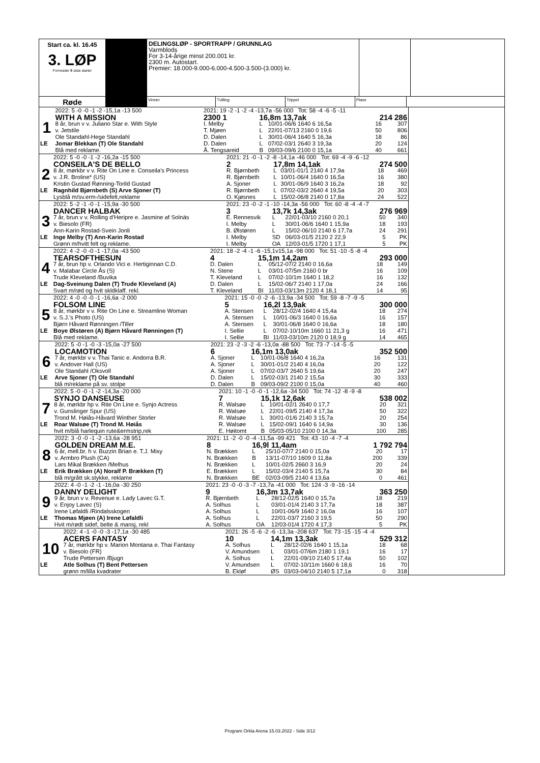Start ca. kl. 16.45
3. LØP
Formrader 5 siste starter
DELINGSLØP - SPORTRAPP / GRUNNLAG
Varmblods
For 3-14-årige minst 200.001 kr.
2300 m. Autostart.
Premier: 18.000-9.000-6.000-4.500-3.500-(3.000) kr.
Røde
Vinner Tvilling Trippel Plass
| | 2022: 5 -0 -0 -1 -2 -15,1a -13 500 | 2021: 19 -2 -1 -2 -4 -13,7a -56 000 Tot: 58 -4 -6 -5 -11 | | | | |
| 1 | WITH A MISSION | 2300 1 | 16,8m 13,7ak | | 214 286 | |
| | 8 år, brun v v. Juliano Star e. With Style | I. Melby | L | 10/01-06/6 1640 6 16,5a | 16 | 307 |
| | v. Jetstile | T. Mjøen | L | 22/01-07/13 2160 0 19,6 | 50 | 806 |
| | Ole Standahl-Hege Standahl | D. Dalen | L | 30/01-06/4 1640 5 16,3a | 18 | 86 |
| LE | Jomar Blekkan (T) Ole Standahl | D. Dalen | L | 07/02-03/1 2640 3 19,3a | 20 | 124 |
| | Blå med reklame. | Å. Tengsareid | B | 09/03-09/6 2100 0 15,1a | 40 | 661 |
| | 2022: 5 -0 -0 -1 -2 -16,2a -15 500 | 2021: 21 -0 -1 -2 -8 -14,1a -46 000 Tot: 69 -4 -9 -6 -12 | | | | |
| 2 | CONSEILA'S DE BELLO | 2 | 17,8m 14,1ak | | 274 500 | |
| | 8 år, mørkbr v v. Rite On Line e. Conseila's Princess | R. Bjørnbeth | L | 03/01-01/1 2140 4 17,9a | 18 | 469 |
| | v. J.R. Broline* (US) | R. Bjørnbeth | L | 10/01-06/4 1640 0 16,5a | 16 | 380 |
| | Kristin Gustad Rønning-Torild Gustad | A. Sjoner | L | 30/01-06/9 1640 3 16,2a | 18 | 92 |
| LE | Ragnhild Bjørnbeth (S) Arve Sjoner (T) | R. Bjørnbeth | L | 07/02-03/2 2640 4 19,5a | 20 | 303 |
| | Lysblå m/sv.erm-/sidefelt,reklame | O. Kjøsnes | L | 15/02-06/8 2140 0 17,8a | 24 | 522 |
| | 2022: 5 -2 -1 -0 -1 -15,9a -30 500 | 2021: 23 -0 -2 -1 -10 -14,3a -56 000 Tot: 60 -8 -4 -4 -7 | | | | |
| 3 | DANCER HALBAK | 3 | 13,7k 14,3ak | | 276 969 | |
| | 7 år, brun v v. Rolling d'Heripre e. Jasmine af Solnäs | E. Rennesvik | L | 22/01-03/10 2160 0 20,1 | 50 | 340 |
| | v. Biesolo (FR) | I. Melby | L | 30/01-06/6 1640 1 15,9a | 18 | 193 |
| | Ann-Karin Rostad-Svein Jonli | B. Ølstøren | L | 15/02-06/10 2140 6 17,7a | 24 | 291 |
| LE | Inge Melby (T) Ann-Karin Rostad | I. Melby | SD | 06/03-01/5 2120 2 22,9 | 5 | PK |
| | Grønn m/hvitt felt og reklame. | I. Melby | OA | 12/03-01/5 1720 1 17,1 | 5 | PK |
| | 2022: 4 -2 -0 -0 -1 -17,0a -43 500 | 2021: 18 -2 -4 -1 -6 -15,1v15,1a -98 000 Tot: 51 -10 -5 -8 -4 | | | | |
| 4 | TEARSOFTHESUN | 4 | 15,1m 14,2am | | 293 000 | |
| | 7 år, brun hp v. Orlando Vici e. Hertiginnan C.D. | D. Dalen | L | 05/12-07/2 2140 0 16,6a | 18 | 149 |
| | v. Malabar Circle Ås (S) | N. Stene | L | 03/01-07/5m 2160 0 br | 16 | 109 |
| | Trude Kleveland /Buvika | T. Kleveland | L | 07/02-10/1m 1640 1 18,2 | 16 | 132 |
| LE | Dag-Sveinung Dalen (T) Trude Kleveland (A) | D. Dalen | L | 15/02-06/7 2140 1 17,0a | 24 | 166 |
| | Svart m/rød og hvit skldklaff. rekl. | T. Kleveland | BI | 11/03-03/13m 2120 4 18,1 | 14 | 95 |
| | 2022: 4 -0 -0 -0 -1 -16,6a -2 000 | 2021: 15 -0 -0 -2 -6 -13,9a -34 500 Tot: 59 -8 -7 -9 -5 | | | | |
| 5 | FOLSOM LINE | 5 | 16,2l 13,9ak | | 300 000 | |
| | 8 år, mørkbr v v. Rite On Line e. Streamline Woman | A. Stensen | L | 28/12-02/4 1640 4 15,4a | 18 | 274 |
| | v. S.J.'s Photo (US) | A. Stensen | L | 10/01-06/3 1640 0 16,6a | 16 | 157 |
| | Bjørn Håvard Rønningen /Tiller | A. Stensen | L | 30/01-06/8 1640 0 16,6a | 18 | 180 |
| LE | Boye Ølstøren (A) Bjørn Håvard Rønningen (T) | I. Sellie | L | 07/02-10/10m 1660 11 21,3 g | 16 | 471 |
| | Blå med reklame. | I. Sellie | BI | 11/03-03/10m 2120 0 18,9 g | 14 | 465 |
| | 2022: 5 -0 -1 -0 -3 -15,0a -27 500 | 2021: 23 -2 -3 -2 -6 -13,0a -88 500 Tot: 73 -7 -14 -5 -5 | | | | |
| 6 | LOCAMOTION | 6 | 16,1m 13,0ak | | 352 500 | |
| | 7 år, mørkbr v v. Thai Tanic e. Andorra B.R. | A. Sjoner | L | 10/01-06/8 1640 4 16,2a | 16 | 131 |
| | v. Andover Hall (US) | A. Sjoner | L | 30/01-01/2 2140 4 16,0a | 20 | 122 |
| | Ole Standahl /Oksvoll | A. Sjoner | L | 07/02-03/7 2640 5 19,6a | 20 | 247 |
| LE | Arve Sjoner (T) Ole Standahl | D. Dalen | L | 15/02-03/1 2140 2 15,5a | 30 | 333 |
| | blå m/reklame på sv. stolpe | D. Dalen | B | 09/03-09/2 2100 0 15,0a | 40 | 460 |
| | 2022: 5 -0 -0 -1 -2 -14,3a -20 000 | 2021: 10 -1 -0 -0 -1 -12,6a -34 500 Tot: 74 -12 -8 -9 -8 | | | | |
| 7 | SYNJO DANSEUSE | 7 | 15,1k 12,6ak | | 538 002 | |
| | 8 år, mørkbr hp v. Rite On Line e. Synjo Actress | R. Walsøe | L | 10/01-02/1 2640 0 17,7 | 20 | 321 |
| | v. Gunslinger Spur (US) | R. Walsøe | L | 22/01-09/5 2140 4 17,3a | 50 | 322 |
| | Trond M. Høiås-Håvard Winther Storler | R. Walsøe | L | 30/01-01/6 2140 3 15,7a | 20 | 254 |
| LE | Roar Walsøe (T) Trond M. Høiås | R. Walsøe | L | 15/02-09/1 1640 6 14,9a | 30 | 136 |
| | hvit m/blå harlequin rute&ermstrip,rek | E. Høitomt | B | 05/03-05/10 2100 0 14,3a | 100 | 285 |
| | 2022: 3 -0 -0 -1 -2 -13,6a -28 951 | 2021: 11 -2 -0 -0 -4 -11,5a -99 421 Tot: 43 -10 -4 -7 -4 | | | | |
| 8 | GOLDEN DREAM M.E. | 8 | 16,9l 11,4am | | 1 792 794 | |
| | 6 år, mell.br. h v. Buzzin Brian e. T.J. Mixy | N. Brækken | L | 25/10-07/7 2140 0 15,0a | 20 | 17 |
| | v. Armbro Plush (CA) | N. Brækken | B | 13/11-07/10 1609 0 11,8a | 200 | 339 |
| | Lars Mikal Brækken /Melhus | N. Brækken | L | 10/01-02/5 2660 3 16,9 | 20 | 24 |
| LE | Erik Brækken (A) Noralf P. Brækken (T) | E. Brækken | L | 15/02-03/4 2140 5 15,7a | 30 | 84 |
| | blå m/grått sk.stykke, reklame | N. Brækken | BE | 02/03-09/5 2140 4 13,6a | 0 | 461 |
| | 2022: 4 -0 -1 -2 -1 -16,0a -30 250 | 2021: 23 -0 -0 -3 -7 -13,7a -41 000 Tot: 124 -3 -9 -16 -14 | | | | |
| 9 | DANNY DELIGHT | 9 | 16,3m 13,7ak | | 363 250 | |
| | 9 år, brun v v. Revenue e. Lady Lavec G.T. | R. Bjørnbeth | L | 28/12-02/5 1640 0 15,7a | 18 | 219 |
| | v. Enjoy Lavec (S) | A. Solhus | L | 03/01-01/4 2140 3 17,7a | 18 | 387 |
| | Irene Løfaldli /Rindalsskogen | A. Solhus | L | 10/01-06/9 1640 2 16,0a | 16 | 107 |
| LE | Thomas Mjøen (A) Irene Løfaldli | A. Solhus | L | 22/01-03/7 2160 3 19,5 | 50 | 290 |
| | Hvit m/rødt sidef, belte & mansj, rekl | A. Solhus | OA | 12/03-01/4 1720 4 17,3 | 5 | PK |
| | 2022: 4 -1 -0 -0 -3 -17,1a -30 485 | 2021: 26 -5 -6 -2 -6 -13,3a -208 637 Tot: 73 -15 -15 -4 -4 | | | | |
| 10 | ACERS FANTASY | 10 | 14,1m 13,3ak | | 529 312 | |
| | 7 år, mørkbr hp v. Marion Montana e. Thai Fantasy | A. Solhus | L | 28/12-02/6 1640 1 15,1a | 18 | 68 |
| | v. Biesolo (FR) | V. Amundsen | L | 03/01-07/6m 2180 1 19,1 | 16 | 17 |
| | Trude Pettersen /Bjugn | A. Solhus | L | 22/01-09/10 2140 5 17,4a | 50 | 102 |
| LE | Atle Solhus (T) Bent Pettersen | V. Amundsen | L | 07/02-10/11m 1660 6 18,6 | 16 | 70 |
| | grønn m/lilla kvadrater | B. Ekløf | ØS | 03/03-04/10 2140 5 17,1a | 0 | 318 |
Program Orkla Arena 15.03.2022 - Side 3/12